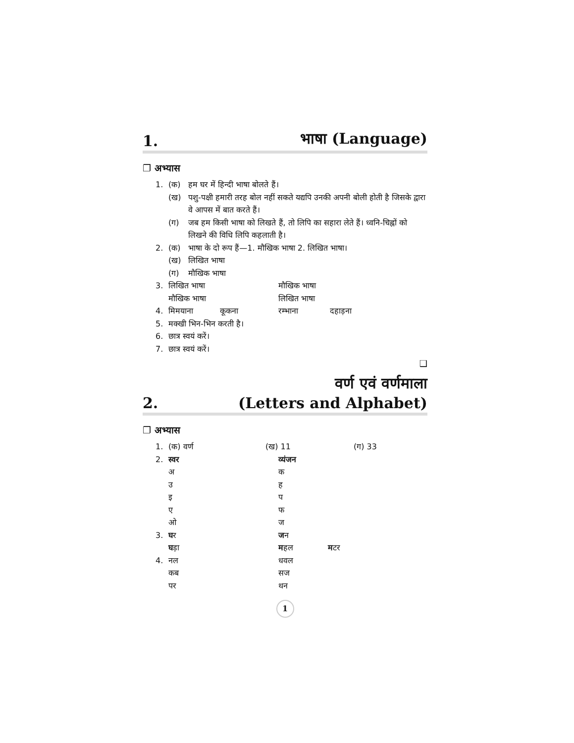1. भाषा (Language)
❐ अभ्यास
1. (क) हम घर में हिन्दी भाषा बोलते हैं।
(ख) पशु-पक्षी हमारी तरह बोल नहीं सकते यद्यपि उनकी अपनी बोली होती है जिसके द्वारा वे आपस में बात करते हैं।
(ग) जब हम किसी भाषा को लिखते हैं, तो लिपि का सहारा लेते हैं। ध्वनि-चिह्नों को लिखने की विधि लिपि कहलाती है।
2. (क) भाषा के दो रूप हैं—1. मौखिक भाषा 2. लिखित भाषा।
(ख) लिखित भाषा
(ग) मौखिक भाषा
3. लिखित भाषा मौखिक भाषा
मौखिक भाषा लिखित भाषा
4. मिमयाना कूकना रम्भाना दहाड़ना
5. मक्खी भिन-भिन करती है।
6. छात्र स्वयं करें।
7. छात्र स्वयं करें।
❑
2. वर्ण एवं वर्णमाला
(Letters and Alphabet)
❐ अभ्यास
1. (क) वर्ण (ख) 11 (ग) 33
2. स्वर व्यंजन
अ क
उ ह
इ प
ए फ
ओ ज
3. घर जन
घड़ा महल मटर
4. नल धवल
कब सज
पर थन
1